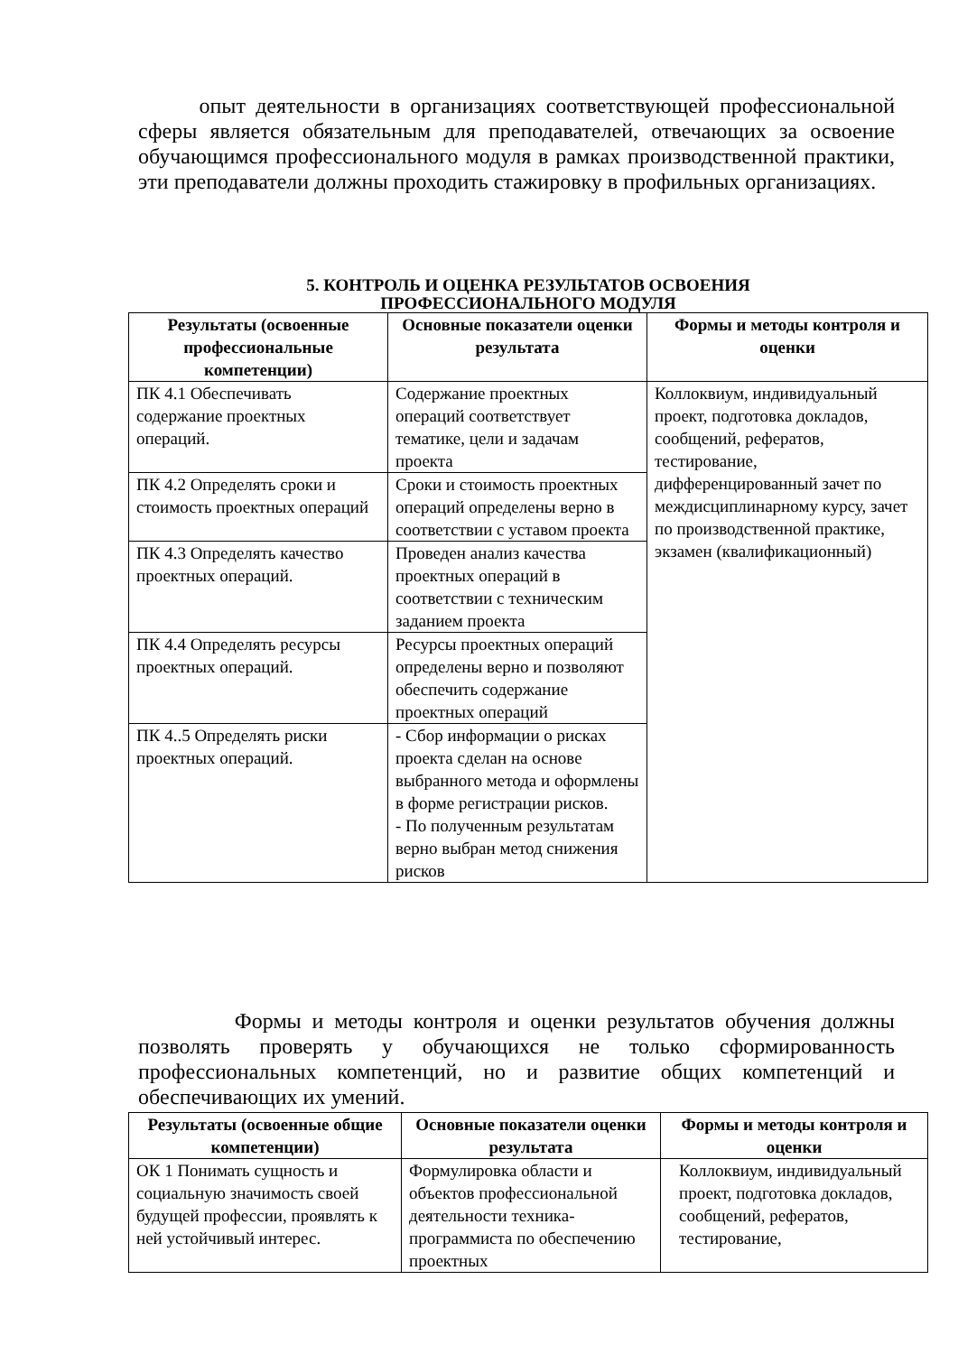опыт деятельности в организациях соответствующей профессиональной сферы является обязательным для преподавателей, отвечающих за освоение обучающимся профессионального модуля в рамках производственной практики, эти преподаватели должны проходить стажировку в профильных организациях.
5. КОНТРОЛЬ И ОЦЕНКА РЕЗУЛЬТАТОВ ОСВОЕНИЯ
ПРОФЕССИОНАЛЬНОГО МОДУЛЯ
| Результаты (освоенные профессиональные компетенции) | Основные показатели оценки результата | Формы и методы контроля и оценки |
| --- | --- | --- |
| ПК 4.1 Обеспечивать содержание проектных операций. | Содержание проектных операций соответствует тематике, цели и задачам проекта | Коллоквиум, индивидуальный проект, подготовка докладов, сообщений, рефератов, тестирование, дифференцированный зачет по междисциплинарному курсу, зачет по производственной практике, экзамен (квалификационный) |
| ПК 4.2 Определять сроки и стоимость проектных операций | Сроки и стоимость проектных операций определены верно в соответствии с уставом проекта | |
| ПК 4.3 Определять качество проектных операций. | Проведен анализ качества проектных операций в соответствии с техническим заданием проекта | |
| ПК 4.4 Определять ресурсы проектных операций. | Ресурсы проектных операций определены верно и позволяют обеспечить содержание проектных операций | |
| ПК 4..5 Определять риски проектных операций. | - Сбор информации о рисках проекта сделан на основе выбранного метода и оформлены в форме регистрации рисков. - По полученным результатам верно выбран метод снижения рисков | |
Формы и методы контроля и оценки результатов обучения должны позволять проверять у обучающихся не только сформированность профессиональных компетенций, но и развитие общих компетенций и обеспечивающих их умений.
| Результаты (освоенные общие компетенции) | Основные показатели оценки результата | Формы и методы контроля и оценки |
| --- | --- | --- |
| ОК 1 Понимать сущность и социальную значимость своей будущей профессии, проявлять к ней устойчивый интерес. | Формулировка области и объектов профессиональной деятельности техника-программиста по обеспечению проектных | Коллоквиум, индивидуальный проект, подготовка докладов, сообщений, рефератов, тестирование, |